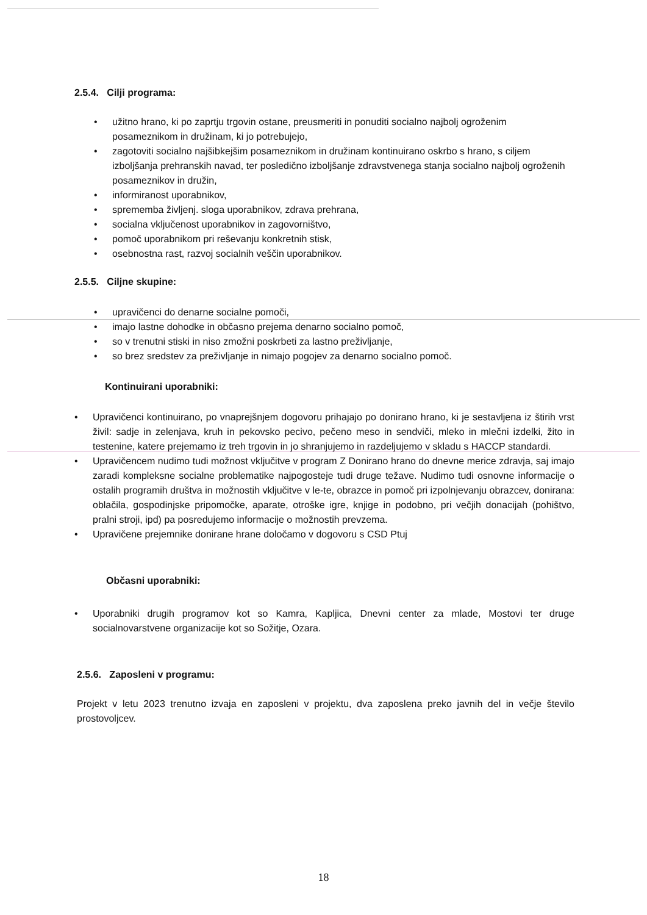2.5.4. Cilji programa:
• užitno hrano, ki po zaprtju trgovin ostane, preusmeriti in ponuditi socialno najbolj ogroženim posameznikom in družinam, ki jo potrebujejo,
• zagotoviti socialno najšibkejšim posameznikom in družinam kontinuirano oskrbo s hrano, s ciljem izboljšanja prehranskih navad, ter posledično izboljšanje zdravstvenega stanja socialno najbolj ogroženih posameznikov in družin,
• informiranost uporabnikov,
• sprememba življenj. sloga uporabnikov, zdrava prehrana,
• socialna vključenost uporabnikov in zagovorništvo,
• pomoč uporabnikom pri reševanju konkretnih stisk,
• osebnostna rast, razvoj socialnih veščin uporabnikov.
2.5.5. Ciljne skupine:
• upravičenci do denarne socialne pomoči,
• imajo lastne dohodke in občasno prejema denarno socialno pomoč,
• so v trenutni stiski in niso zmožni poskrbeti za lastno preživljanje,
• so brez sredstev za preživljanje in nimajo pogojev za denarno socialno pomoč.
Kontinuirani uporabniki:
• Upravičenci kontinuirano, po vnaprejšnjem dogovoru prihajajo po donirano hrano, ki je sestavljena iz štirih vrst živil: sadje in zelenjava, kruh in pekovsko pecivo, pečeno meso in sendviči, mleko in mlečni izdelki, žito in testenine, katere prejemamo iz treh trgovin in jo shranjujemo in razdeljujemo v skladu s HACCP standardi.
• Upravičencem nudimo tudi možnost vključitve v program Z Donirano hrano do dnevne merice zdravja, saj imajo zaradi kompleksne socialne problematike najpogosteje tudi druge težave. Nudimo tudi osnovne informacije o ostalih programih društva in možnostih vključitve v le-te, obrazce in pomoč pri izpolnjevanju obrazcev, donirana: oblačila, gospodinjske pripomočke, aparate, otroške igre, knjige in podobno, pri večjih donacijah (pohištvo, pralni stroji, ipd) pa posredujemo informacije o možnostih prevzema.
• Upravičene prejemnike donirane hrane določamo v dogovoru s CSD Ptuj
Občasni uporabniki:
• Uporabniki drugih programov kot so Kamra, Kapljica, Dnevni center za mlade, Mostovi ter druge socialnovarstvene organizacije kot so Sožitje, Ozara.
2.5.6. Zaposleni v programu:
Projekt v letu 2023 trenutno izvaja en zaposleni v projektu, dva zaposlena preko javnih del in večje število prostovoljcev.
18